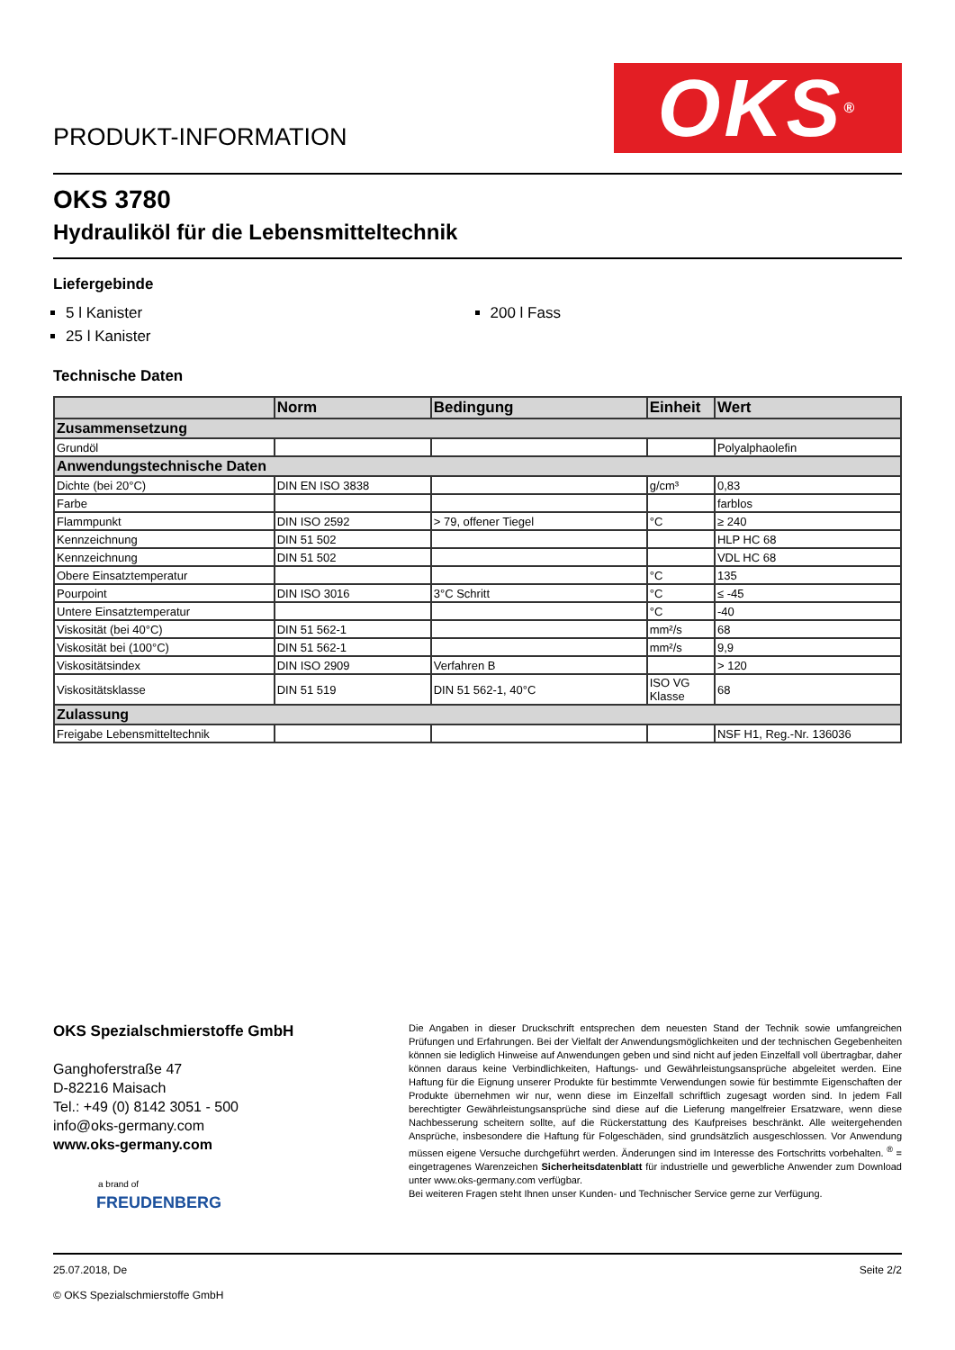PRODUKT-INFORMATION
OKS<sup>®</sup>
OKS 3780
Hydrauliköl für die Lebensmitteltechnik
Liefergebinde
5 l Kanister
25 l Kanister
200 l Fass
Technische Daten
| | Norm | Bedingung | Einheit | Wert |
| --- | --- | --- | --- | --- |
| Zusammensetzung | | | | |
| Grundöl | | | | Polyalphaolefin |
| Anwendungstechnische Daten | | | | |
| Dichte (bei 20°C) | DIN EN ISO 3838 | | g/cm³ | 0,83 |
| Farbe | | | | farblos |
| Flammpunkt | DIN ISO 2592 | > 79, offener Tiegel | °C | ≥ 240 |
| Kennzeichnung | DIN 51 502 | | | HLP HC 68 |
| Kennzeichnung | DIN 51 502 | | | VDL HC 68 |
| Obere Einsatztemperatur | | | °C | 135 |
| Pourpoint | DIN ISO 3016 | 3°C Schritt | °C | ≤ -45 |
| Untere Einsatztemperatur | | | °C | -40 |
| Viskosität (bei 40°C) | DIN 51 562-1 | | mm²/s | 68 |
| Viskosität bei (100°C) | DIN 51 562-1 | | mm²/s | 9,9 |
| Viskositätsindex | DIN ISO 2909 | Verfahren B | | > 120 |
| Viskositätsklasse | DIN 51 519 | DIN 51 562-1, 40°C | ISO VG Klasse | 68 |
| Zulassung | | | | |
| Freigabe Lebensmitteltechnik | | | | NSF H1, Reg.-Nr. 136036 |
OKS Spezialschmierstoffe GmbH
Ganghoferstraße 47
D-82216 Maisach
Tel.: +49 (0) 8142 3051 - 500
info@oks-germany.com
www.oks-germany.com
a brand of
FREUDENBERG
Die Angaben in dieser Druckschrift entsprechen dem neuesten Stand der Technik sowie umfangreichen Prüfungen und Erfahrungen. Bei der Vielfalt der Anwendungsmöglichkeiten und der technischen Gegebenheiten können sie lediglich Hinweise auf Anwendungen geben und sind nicht auf jeden Einzelfall voll übertragbar, daher können daraus keine Verbindlichkeiten, Haftungs- und Gewährleistungsansprüche abgeleitet werden. Eine Haftung für die Eignung unserer Produkte für bestimmte Verwendungen sowie für bestimmte Eigenschaften der Produkte übernehmen wir nur, wenn diese im Einzelfall schriftlich zugesagt worden sind. In jedem Fall berechtigter Gewährleistungsansprüche sind diese auf die Lieferung mangelfreier Ersatzware, wenn diese Nachbesserung scheitern sollte, auf die Rückerstattung des Kaufpreises beschränkt. Alle weitergehenden Ansprüche, insbesondere die Haftung für Folgeschäden, sind grundsätzlich ausgeschlossen. Vor Anwendung müssen eigene Versuche durchgeführt werden. Änderungen sind im Interesse des Fortschritts vorbehalten. <sup>®</sup> = eingetragenes Warenzeichen Sicherheitsdatenblatt für industrielle und gewerbliche Anwender zum Download unter www.oks-germany.com verfügbar.
Bei weiteren Fragen steht Ihnen unser Kunden- und Technischer Service gerne zur Verfügung.
25.07.2018, De
© OKS Spezialschmierstoffe GmbH
Seite 2/2